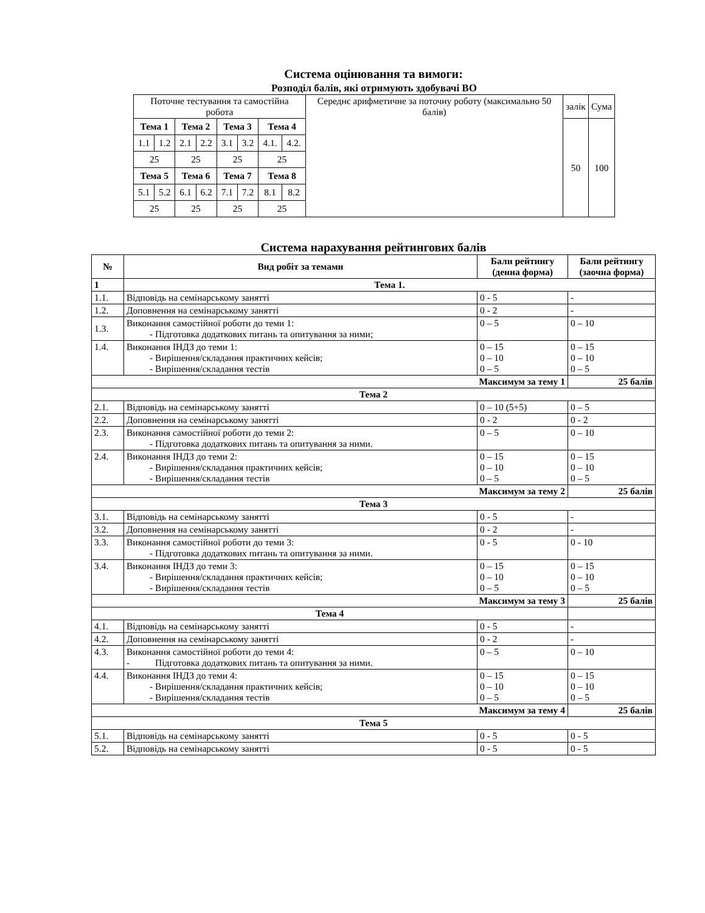Система оцінювання та вимоги:
Розподіл балів, які отримують здобувачі ВО
| Поточне тестування та самостійна робота | | | | | | | | Середнє арифметичне за поточну роботу (максимально 50 балів) | залік | Сума |
| Тема 1 | | Тема 2 | | Тема 3 | | Тема 4 | | | 50 | 100 |
| 1.1 | 1.2 | 2.1 | 2.2 | 3.1 | 3.2 | 4.1. | 4.2. | | | |
| 25 | | 25 | | 25 | | 25 | | | | |
| Тема 5 | | Тема 6 | | Тема 7 | | Тема 8 | | | | |
| 5.1 | 5.2 | 6.1 | 6.2 | 7.1 | 7.2 | 8.1 | 8.2 | | | |
| 25 | | 25 | | 25 | | 25 | | | | |
Система нарахування рейтингових балів
| № | Вид робіт за темами | Бали рейтингу (денна форма) | Бали рейтингу (заочна форма) |
| --- | --- | --- | --- |
| 1 | Тема 1. | | |
| 1.1. | Відповідь на семінарському занятті | 0 - 5 | - |
| 1.2. | Доповнення на семінарському занятті | 0 - 2 | - |
| 1.3. | Виконання самостійної роботи до теми 1: - Підготовка додаткових питань та опитування за ними; | 0 – 5 | 0 – 10 |
| 1.4. | Виконання ІНДЗ до теми 1: - Вирішення/складання практичних кейсів; - Вирішення/складання тестів | 0 – 15 0 – 10 0 – 5 | 0 – 15 0 – 10 0 – 5 |
| Максимум за тему 1 | | | 25 балів |
| Тема 2 | | | |
| 2.1. | Відповідь на семінарському занятті | 0 – 10 (5+5) | 0 – 5 |
| 2.2. | Доповнення на семінарському занятті | 0 - 2 | 0 - 2 |
| 2.3. | Виконання самостійної роботи до теми 2: - Підготовка додаткових питань та опитування за ними. | 0 – 5 | 0 – 10 |
| 2.4. | Виконання ІНДЗ до теми 2: - Вирішення/складання практичних кейсів; - Вирішення/складання тестів | 0 – 15 0 – 10 0 – 5 | 0 – 15 0 – 10 0 – 5 |
| Максимум за тему 2 | | | 25 балів |
| Тема 3 | | | |
| 3.1. | Відповідь на семінарському занятті | 0 - 5 | - |
| 3.2. | Доповнення на семінарському занятті | 0 - 2 | - |
| 3.3. | Виконання самостійної роботи до теми 3: - Підготовка додаткових питань та опитування за ними. | 0 - 5 | 0 - 10 |
| 3.4. | Виконання ІНДЗ до теми 3: - Вирішення/складання практичних кейсів; - Вирішення/складання тестів | 0 – 15 0 – 10 0 – 5 | 0 – 15 0 – 10 0 – 5 |
| Максимум за тему 3 | | | 25 балів |
| Тема 4 | | | |
| 4.1. | Відповідь на семінарському занятті | 0 - 5 | - |
| 4.2. | Доповнення на семінарському занятті | 0 - 2 | - |
| 4.3. | Виконання самостійної роботи до теми 4: - Підготовка додаткових питань та опитування за ними. | 0 – 5 | 0 – 10 |
| 4.4. | Виконання ІНДЗ до теми 4: - Вирішення/складання практичних кейсів; - Вирішення/складання тестів | 0 – 15 0 – 10 0 – 5 | 0 – 15 0 – 10 0 – 5 |
| Максимум за тему 4 | | | 25 балів |
| Тема 5 | | | |
| 5.1. | Відповідь на семінарському занятті | 0 - 5 | 0 - 5 |
| 5.2. | Відповідь на семінарському занятті | 0 - 5 | 0 - 5 |